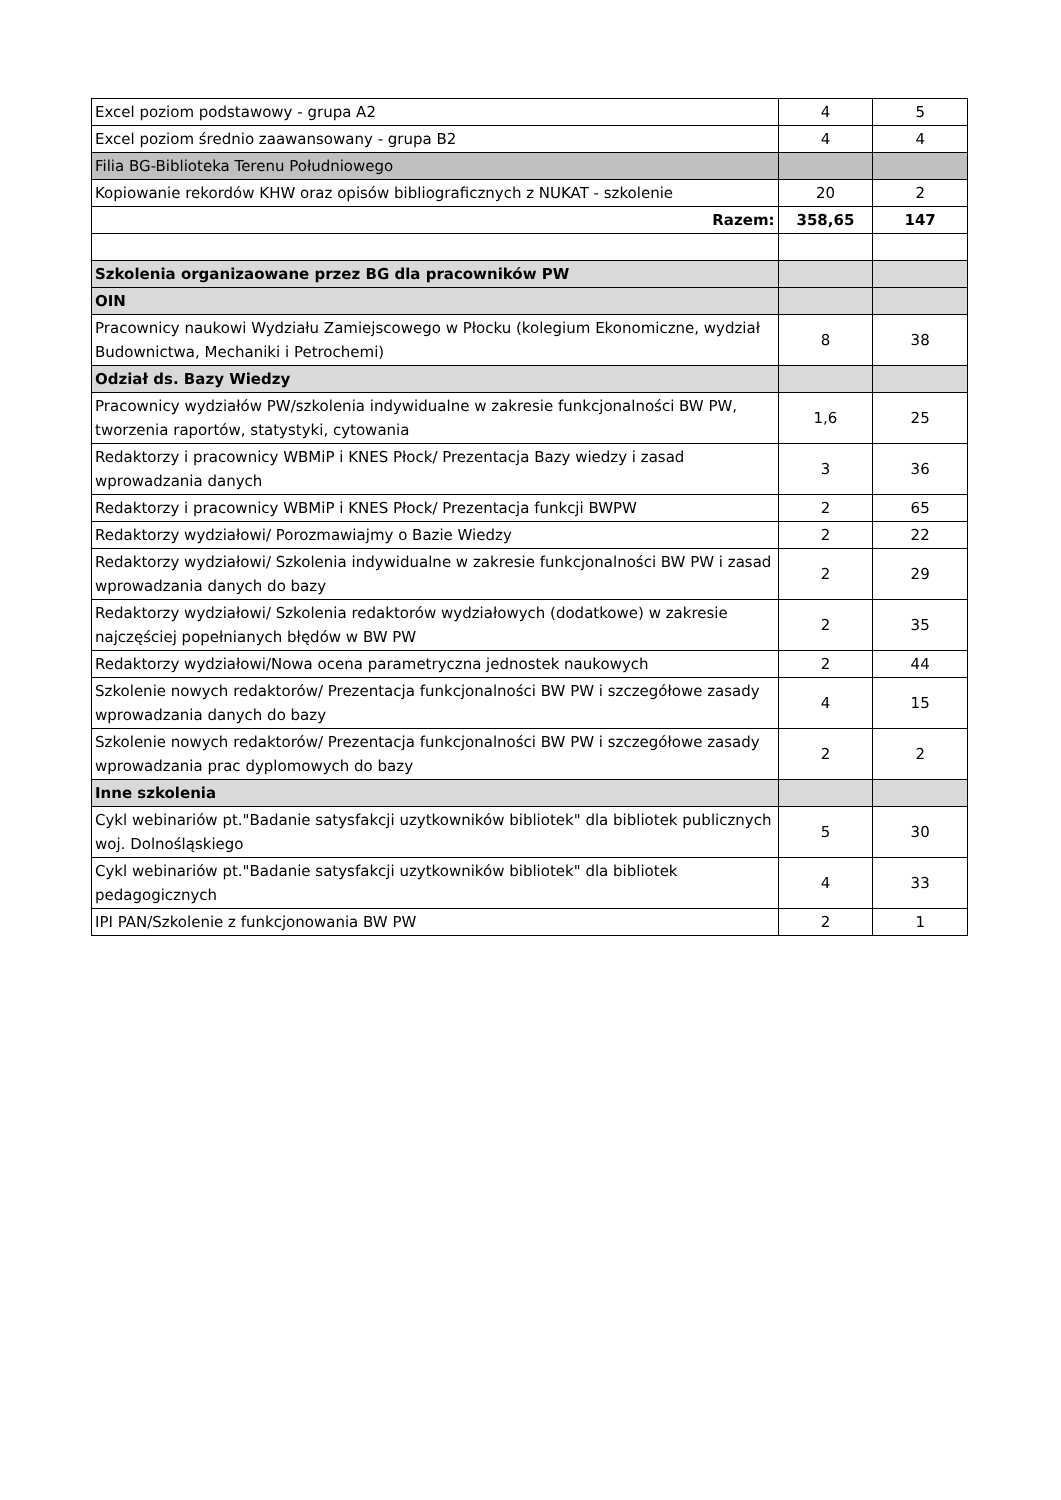| Excel poziom podstawowy - grupa A2 | 4 | 5 |
| Excel poziom średnio zaawansowany - grupa B2 | 4 | 4 |
| Filia BG-Biblioteka Terenu Południowego | | |
| Kopiowanie rekordów KHW oraz opisów bibliograficznych z NUKAT - szkolenie | 20 | 2 |
| Razem: | 358,65 | 147 |
| Szkolenia organizaowane przez BG dla pracowników PW | | |
| OIN | | |
| Pracownicy naukowi Wydziału Zamiejscowego w Płocku (kolegium Ekonomiczne, wydział Budownictwa, Mechaniki i Petrochemi) | 8 | 38 |
| Odział ds. Bazy Wiedzy | | |
| Pracownicy wydziałów PW/szkolenia indywidualne w zakresie funkcjonalności BW PW, tworzenia raportów, statystyki, cytowania | 1,6 | 25 |
| Redaktorzy i pracownicy WBMiP i KNES Płock/ Prezentacja Bazy wiedzy i zasad wprowadzania danych | 3 | 36 |
| Redaktorzy i pracownicy WBMiP i KNES Płock/ Prezentacja funkcji BWPW | 2 | 65 |
| Redaktorzy wydziałowi/ Porozmawiajmy o Bazie Wiedzy | 2 | 22 |
| Redaktorzy wydziałowi/ Szkolenia indywidualne w zakresie funkcjonalności BW PW i zasad wprowadzania danych do bazy | 2 | 29 |
| Redaktorzy wydziałowi/ Szkolenia redaktorów wydziałowych (dodatkowe) w zakresie najczęściej popełnianych błędów w BW PW | 2 | 35 |
| Redaktorzy wydziałowi/Nowa ocena parametryczna jednostek naukowych | 2 | 44 |
| Szkolenie nowych redaktorów/ Prezentacja funkcjonalności BW PW i szczegółowe zasady wprowadzania danych do bazy | 4 | 15 |
| Szkolenie nowych redaktorów/ Prezentacja funkcjonalności BW PW i szczegółowe zasady wprowadzania prac dyplomowych do bazy | 2 | 2 |
| Inne szkolenia | | |
| Cykl webinariów pt."Badanie satysfakcji uzytkowników bibliotek" dla bibliotek publicznych woj. Dolnośląskiego | 5 | 30 |
| Cykl webinariów pt."Badanie satysfakcji uzytkowników bibliotek" dla bibliotek pedagogicznych | 4 | 33 |
| IPI PAN/Szkolenie z funkcjonowania BW PW | 2 | 1 |